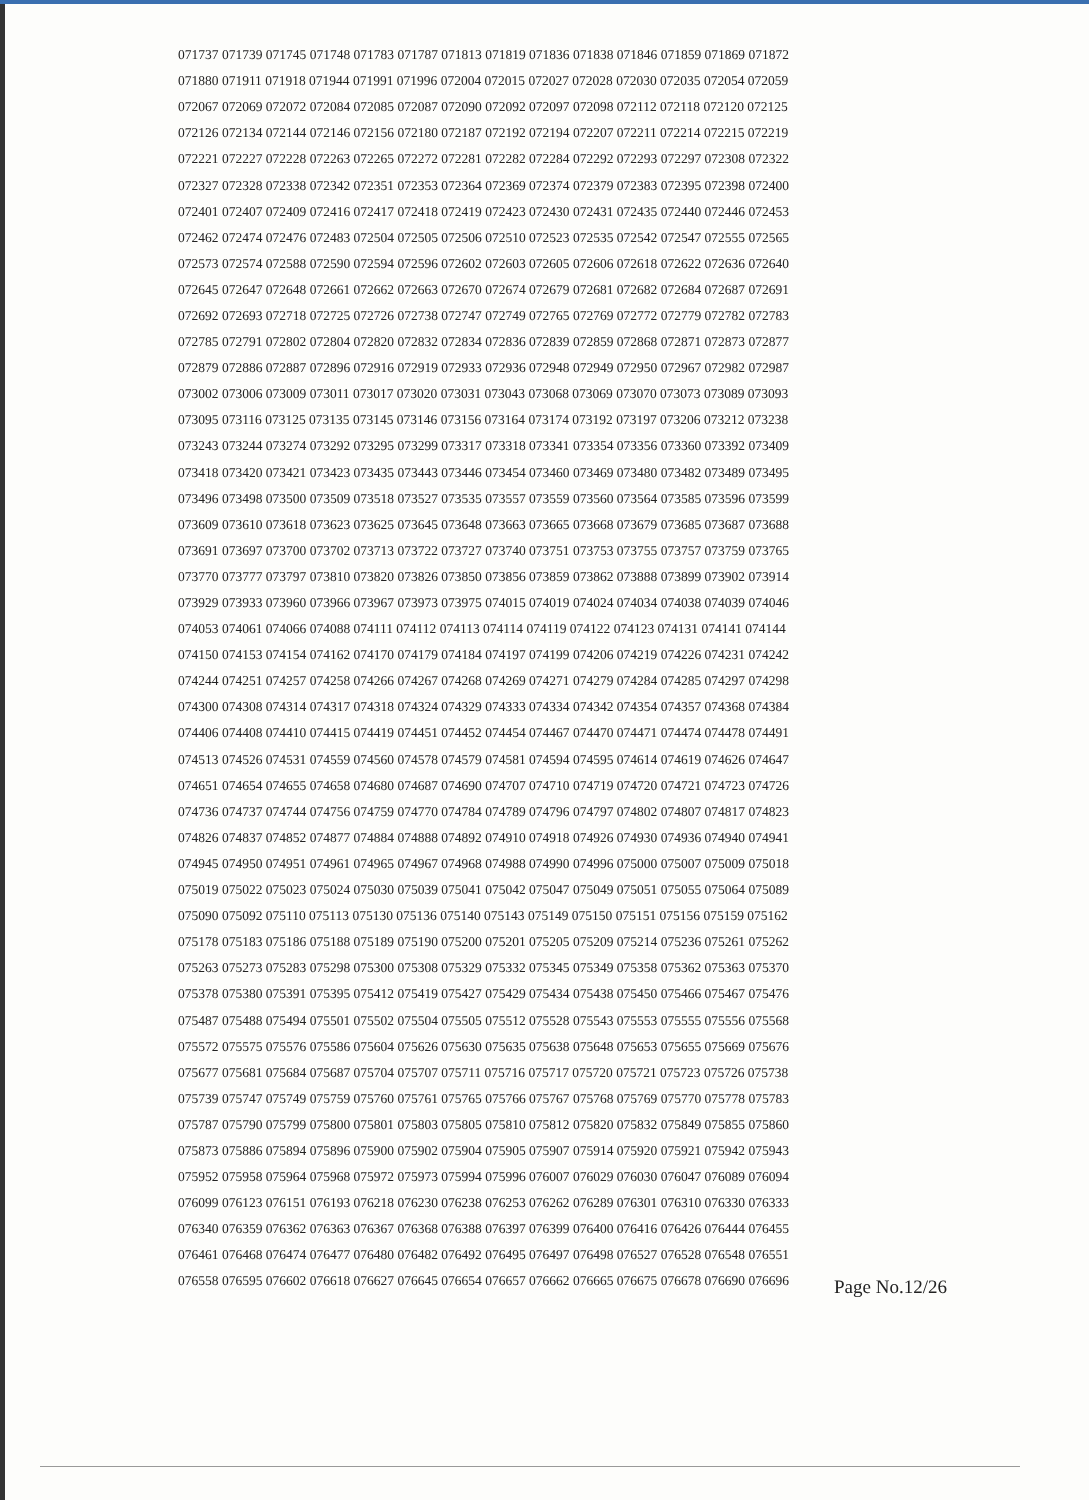| 071737 071739 071745 071748 071783 071787 071813 071819 071836 071838 071846 071859 071869 071872 |
| 071880 071911 071918 071944 071991 071996 072004 072015 072027 072028 072030 072035 072054 072059 |
| 072067 072069 072072 072084 072085 072087 072090 072092 072097 072098 072112 072118 072120 072125 |
| 072126 072134 072144 072146 072156 072180 072187 072192 072194 072207 072211 072214 072215 072219 |
| 072221 072227 072228 072263 072265 072272 072281 072282 072284 072292 072293 072297 072308 072322 |
| 072327 072328 072338 072342 072351 072353 072364 072369 072374 072379 072383 072395 072398 072400 |
| 072401 072407 072409 072416 072417 072418 072419 072423 072430 072431 072435 072440 072446 072453 |
| 072462 072474 072476 072483 072504 072505 072506 072510 072523 072535 072542 072547 072555 072565 |
| 072573 072574 072588 072590 072594 072596 072602 072603 072605 072606 072618 072622 072636 072640 |
| 072645 072647 072648 072661 072662 072663 072670 072674 072679 072681 072682 072684 072687 072691 |
| 072692 072693 072718 072725 072726 072738 072747 072749 072765 072769 072772 072779 072782 072783 |
| 072785 072791 072802 072804 072820 072832 072834 072836 072839 072859 072868 072871 072873 072877 |
| 072879 072886 072887 072896 072916 072919 072933 072936 072948 072949 072950 072967 072982 072987 |
| 073002 073006 073009 073011 073017 073020 073031 073043 073068 073069 073070 073073 073089 073093 |
| 073095 073116 073125 073135 073145 073146 073156 073164 073174 073192 073197 073206 073212 073238 |
| 073243 073244 073274 073292 073295 073299 073317 073318 073341 073354 073356 073360 073392 073409 |
| 073418 073420 073421 073423 073435 073443 073446 073454 073460 073469 073480 073482 073489 073495 |
| 073496 073498 073500 073509 073518 073527 073535 073557 073559 073560 073564 073585 073596 073599 |
| 073609 073610 073618 073623 073625 073645 073648 073663 073665 073668 073679 073685 073687 073688 |
| 073691 073697 073700 073702 073713 073722 073727 073740 073751 073753 073755 073757 073759 073765 |
| 073770 073777 073797 073810 073820 073826 073850 073856 073859 073862 073888 073899 073902 073914 |
| 073929 073933 073960 073966 073967 073973 073975 074015 074019 074024 074034 074038 074039 074046 |
| 074053 074061 074066 074088 074111 074112 074113 074114 074119 074122 074123 074131 074141 074144 |
| 074150 074153 074154 074162 074170 074179 074184 074197 074199 074206 074219 074226 074231 074242 |
| 074244 074251 074257 074258 074266 074267 074268 074269 074271 074279 074284 074285 074297 074298 |
| 074300 074308 074314 074317 074318 074324 074329 074333 074334 074342 074354 074357 074368 074384 |
| 074406 074408 074410 074415 074419 074451 074452 074454 074467 074470 074471 074474 074478 074491 |
| 074513 074526 074531 074559 074560 074578 074579 074581 074594 074595 074614 074619 074626 074647 |
| 074651 074654 074655 074658 074680 074687 074690 074707 074710 074719 074720 074721 074723 074726 |
| 074736 074737 074744 074756 074759 074770 074784 074789 074796 074797 074802 074807 074817 074823 |
| 074826 074837 074852 074877 074884 074888 074892 074910 074918 074926 074930 074936 074940 074941 |
| 074945 074950 074951 074961 074965 074967 074968 074988 074990 074996 075000 075007 075009 075018 |
| 075019 075022 075023 075024 075030 075039 075041 075042 075047 075049 075051 075055 075064 075089 |
| 075090 075092 075110 075113 075130 075136 075140 075143 075149 075150 075151 075156 075159 075162 |
| 075178 075183 075186 075188 075189 075190 075200 075201 075205 075209 075214 075236 075261 075262 |
| 075263 075273 075283 075298 075300 075308 075329 075332 075345 075349 075358 075362 075363 075370 |
| 075378 075380 075391 075395 075412 075419 075427 075429 075434 075438 075450 075466 075467 075476 |
| 075487 075488 075494 075501 075502 075504 075505 075512 075528 075543 075553 075555 075556 075568 |
| 075572 075575 075576 075586 075604 075626 075630 075635 075638 075648 075653 075655 075669 075676 |
| 075677 075681 075684 075687 075704 075707 075711 075716 075717 075720 075721 075723 075726 075738 |
| 075739 075747 075749 075759 075760 075761 075765 075766 075767 075768 075769 075770 075778 075783 |
| 075787 075790 075799 075800 075801 075803 075805 075810 075812 075820 075832 075849 075855 075860 |
| 075873 075886 075894 075896 075900 075902 075904 075905 075907 075914 075920 075921 075942 075943 |
| 075952 075958 075964 075968 075972 075973 075994 075996 076007 076029 076030 076047 076089 076094 |
| 076099 076123 076151 076193 076218 076230 076238 076253 076262 076289 076301 076310 076330 076333 |
| 076340 076359 076362 076363 076367 076368 076388 076397 076399 076400 076416 076426 076444 076455 |
| 076461 076468 076474 076477 076480 076482 076492 076495 076497 076498 076527 076528 076548 076551 |
| 076558 076595 076602 076618 076627 076645 076654 076657 076662 076665 076675 076678 076690 076696 |
Page No.12/26